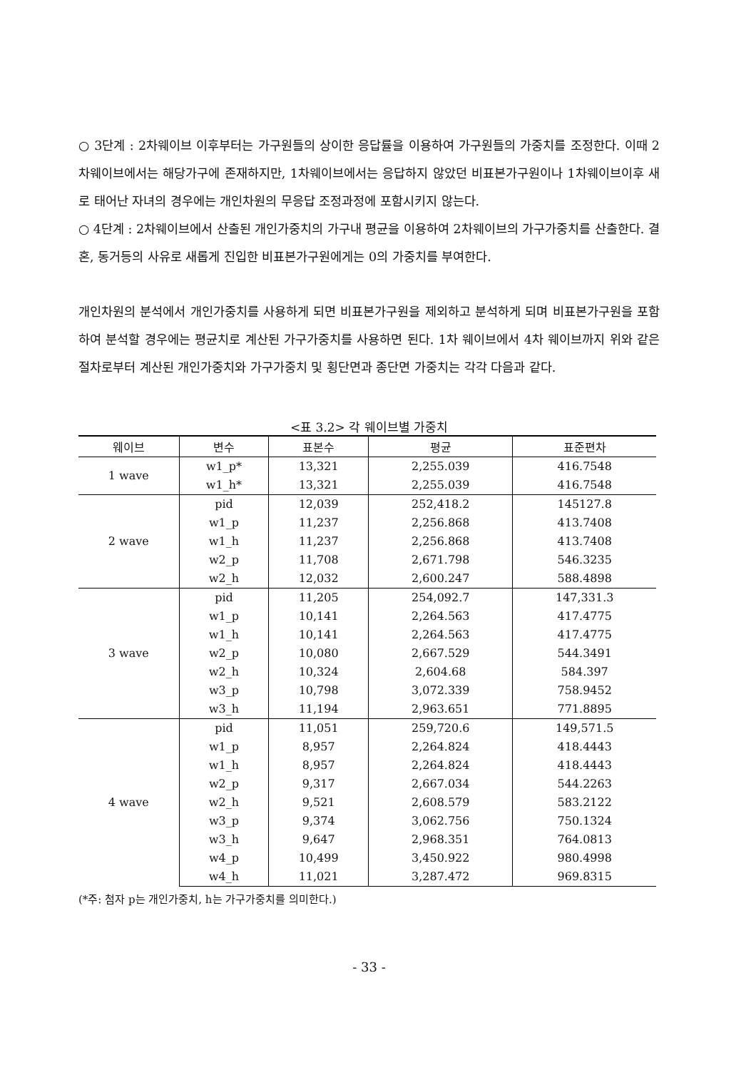○ 3단계 : 2차웨이브 이후부터는 가구원들의 상이한 응답률을 이용하여 가구원들의 가중치를 조정한다. 이때 2차웨이브에서는 해당가구에 존재하지만, 1차웨이브에서는 응답하지 않았던 비표본가구원이나 1차웨이브이후 새로 태어난 자녀의 경우에는 개인차원의 무응답 조정과정에 포함시키지 않는다.
○ 4단계 : 2차웨이브에서 산출된 개인가중치의 가구내 평균을 이용하여 2차웨이브의 가구가중치를 산출한다. 결혼, 동거등의 사유로 새롭게 진입한 비표본가구원에게는 0의 가중치를 부여한다.
개인차원의 분석에서 개인가중치를 사용하게 되면 비표본가구원을 제외하고 분석하게 되며 비표본가구원을 포함하여 분석할 경우에는 평균치로 계산된 가구가중치를 사용하면 된다. 1차 웨이브에서 4차 웨이브까지 위와 같은 절차로부터 계산된 개인가중치와 가구가중치 및 횡단면과 종단면 가중치는 각각 다음과 같다.
<표 3.2> 각 웨이브별 가중치
| 웨이브 | 변수 | 표본수 | 평균 | 표준편차 |
| --- | --- | --- | --- | --- |
| 1 wave | w1_p* | 13,321 | 2,255.039 | 416.7548 |
| | w1_h* | 13,321 | 2,255.039 | 416.7548 |
| 2 wave | pid | 12,039 | 252,418.2 | 145127.8 |
| | w1_p | 11,237 | 2,256.868 | 413.7408 |
| | w1_h | 11,237 | 2,256.868 | 413.7408 |
| | w2_p | 11,708 | 2,671.798 | 546.3235 |
| | w2_h | 12,032 | 2,600.247 | 588.4898 |
| 3 wave | pid | 11,205 | 254,092.7 | 147,331.3 |
| | w1_p | 10,141 | 2,264.563 | 417.4775 |
| | w1_h | 10,141 | 2,264.563 | 417.4775 |
| | w2_p | 10,080 | 2,667.529 | 544.3491 |
| | w2_h | 10,324 | 2,604.68 | 584.397 |
| | w3_p | 10,798 | 3,072.339 | 758.9452 |
| | w3_h | 11,194 | 2,963.651 | 771.8895 |
| 4 wave | pid | 11,051 | 259,720.6 | 149,571.5 |
| | w1_p | 8,957 | 2,264.824 | 418.4443 |
| | w1_h | 8,957 | 2,264.824 | 418.4443 |
| | w2_p | 9,317 | 2,667.034 | 544.2263 |
| | w2_h | 9,521 | 2,608.579 | 583.2122 |
| | w3_p | 9,374 | 3,062.756 | 750.1324 |
| | w3_h | 9,647 | 2,968.351 | 764.0813 |
| | w4_p | 10,499 | 3,450.922 | 980.4998 |
| | w4_h | 11,021 | 3,287.472 | 969.8315 |
(*주: 첨자 p는 개인가중치, h는 가구가중치를 의미한다.)
- 33 -